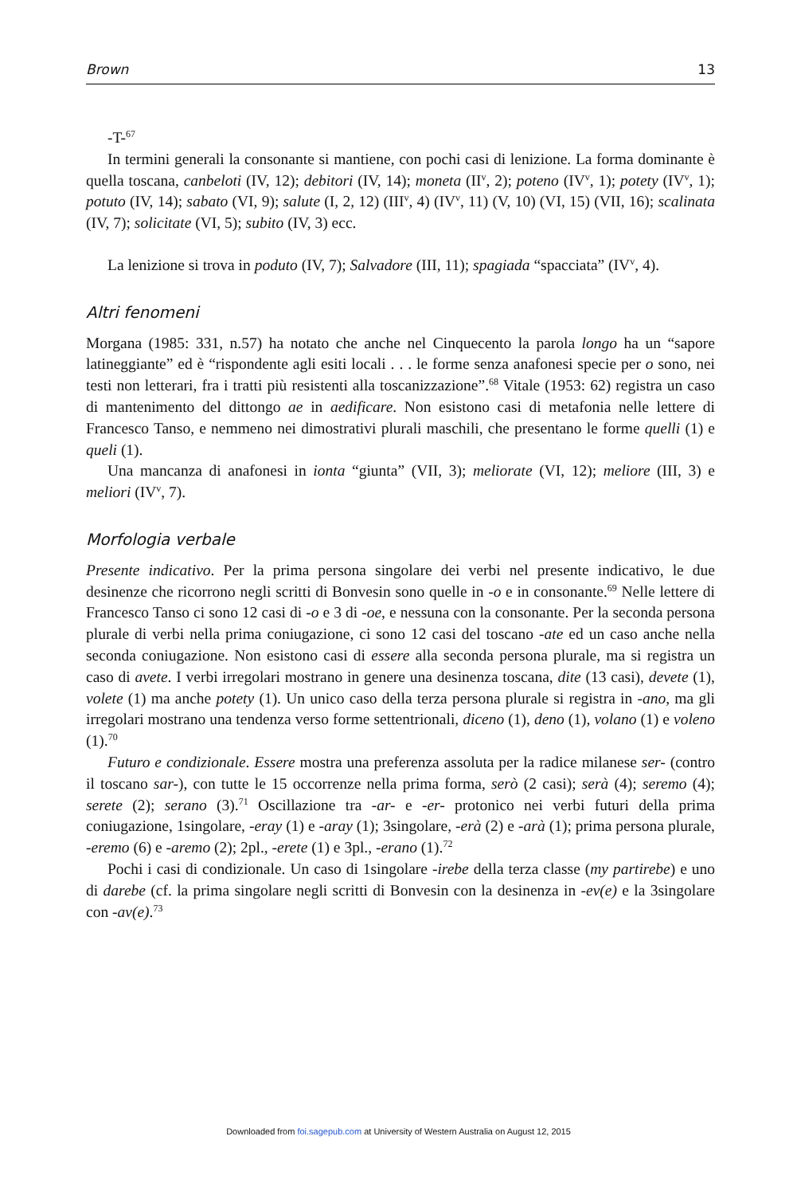Brown 13
-T-<sup>67</sup>
In termini generali la consonante si mantiene, con pochi casi di lenizione. La forma dominante è quella toscana, canbeloti (IV, 12); debitori (IV, 14); moneta (II<sup>v</sup>, 2); poteno (IV<sup>v</sup>, 1); potety (IV<sup>v</sup>, 1); potuto (IV, 14); sabato (VI, 9); salute (I, 2, 12) (III<sup>v</sup>, 4) (IV<sup>v</sup>, 11) (V, 10) (VI, 15) (VII, 16); scalinata (IV, 7); solicitate (VI, 5); subito (IV, 3) ecc.
La lenizione si trova in poduto (IV, 7); Salvadore (III, 11); spagiada “spacciata” (IV<sup>v</sup>, 4).
Altri fenomeni
Morgana (1985: 331, n.57) ha notato che anche nel Cinquecento la parola longo ha un “sapore latineggiante” ed è “rispondente agli esiti locali . . . le forme senza anafonesi specie per o sono, nei testi non letterari, fra i tratti più resistenti alla toscanizzazione”.<sup>68</sup> Vitale (1953: 62) registra un caso di mantenimento del dittongo ae in aedificare. Non esistono casi di metafonia nelle lettere di Francesco Tanso, e nemmeno nei dimostrativi plurali maschili, che presentano le forme quelli (1) e queli (1).
Una mancanza di anafonesi in ionta “giunta” (VII, 3); meliorate (VI, 12); meliore (III, 3) e meliori (IV<sup>v</sup>, 7).
Morfologia verbale
Presente indicativo. Per la prima persona singolare dei verbi nel presente indicativo, le due desinenze che ricorrono negli scritti di Bonvesin sono quelle in -o e in consonante.<sup>69</sup> Nelle lettere di Francesco Tanso ci sono 12 casi di -o e 3 di -oe, e nessuna con la consonante. Per la seconda persona plurale di verbi nella prima coniugazione, ci sono 12 casi del toscano -ate ed un caso anche nella seconda coniugazione. Non esistono casi di essere alla seconda persona plurale, ma si registra un caso di avete. I verbi irregolari mostrano in genere una desinenza toscana, dite (13 casi), devete (1), volete (1) ma anche potety (1). Un unico caso della terza persona plurale si registra in -ano, ma gli irregolari mostrano una tendenza verso forme settentrionali, diceno (1), deno (1), volano (1) e voleno (1).<sup>70</sup>
Futuro e condizionale. Essere mostra una preferenza assoluta per la radice milanese ser- (contro il toscano sar-), con tutte le 15 occorrenze nella prima forma, serò (2 casi); serà (4); seremo (4); serete (2); serano (3).<sup>71</sup> Oscillazione tra -ar- e -er- protonico nei verbi futuri della prima coniugazione, 1singolare, -eray (1) e -aray (1); 3singolare, -erà (2) e -arà (1); prima persona plurale, -eremo (6) e -aremo (2); 2pl., -erete (1) e 3pl., -erano (1).<sup>72</sup>
Pochi i casi di condizionale. Un caso di 1singolare -irebe della terza classe (my partirebe) e uno di darebe (cf. la prima singolare negli scritti di Bonvesin con la desinenza in -ev(e) e la 3singolare con -av(e).<sup>73</sup>
Downloaded from foi.sagepub.com at University of Western Australia on August 12, 2015